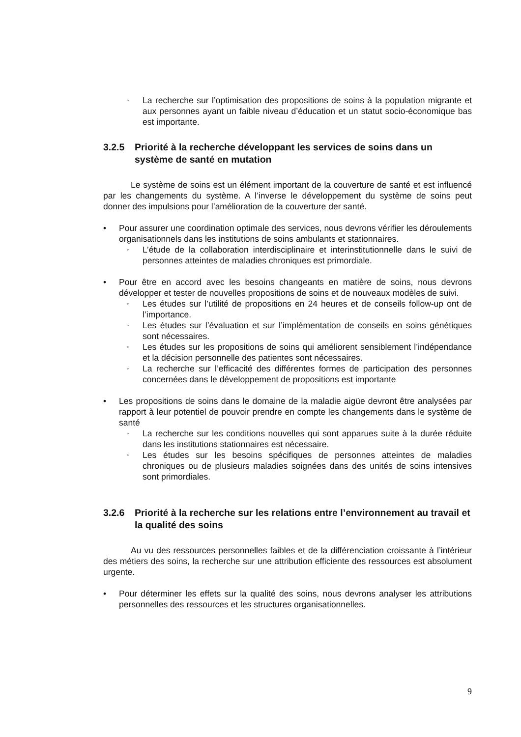◦ La recherche sur l’optimisation des propositions de soins à la population migrante et aux personnes ayant un faible niveau d’éducation et un statut socio-économique bas est importante.
3.2.5 Priorité à la recherche développant les services de soins dans un système de santé en mutation
Le système de soins est un élément important de la couverture de santé et est influencé par les changements du système. A l’inverse le développement du système de soins peut donner des impulsions pour l’amélioration de la couverture der santé.
• Pour assurer une coordination optimale des services, nous devrons vérifier les déroulements organisationnels dans les institutions de soins ambulants et stationnaires.
◦ L’étude de la collaboration interdisciplinaire et interinstitutionnelle dans le suivi de personnes atteintes de maladies chroniques est primordiale.
• Pour être en accord avec les besoins changeants en matière de soins, nous devrons développer et tester de nouvelles propositions de soins et de nouveaux modèles de suivi.
◦ Les études sur l’utilité de propositions en 24 heures et de conseils follow-up ont de l’importance.
◦ Les études sur l’évaluation et sur l’implémentation de conseils en soins génétiques sont nécessaires.
◦ Les études sur les propositions de soins qui améliorent sensiblement l’indépendance et la décision personnelle des patientes sont nécessaires.
◦ La recherche sur l’efficacité des différentes formes de participation des personnes concernées dans le développement de propositions est importante
• Les propositions de soins dans le domaine de la maladie aigüe devront être analysées par rapport à leur potentiel de pouvoir prendre en compte les changements dans le système de santé
◦ La recherche sur les conditions nouvelles qui sont apparues suite à la durée réduite dans les institutions stationnaires est nécessaire.
◦ Les études sur les besoins spécifiques de personnes atteintes de maladies chroniques ou de plusieurs maladies soignées dans des unités de soins intensives sont primordiales.
3.2.6 Priorité à la recherche sur les relations entre l’environnement au travail et la qualité des soins
Au vu des ressources personnelles faibles et de la différenciation croissante à l’intérieur des métiers des soins, la recherche sur une attribution efficiente des ressources est absolument urgente.
• Pour déterminer les effets sur la qualité des soins, nous devrons analyser les attributions personnelles des ressources et les structures organisationnelles.
9